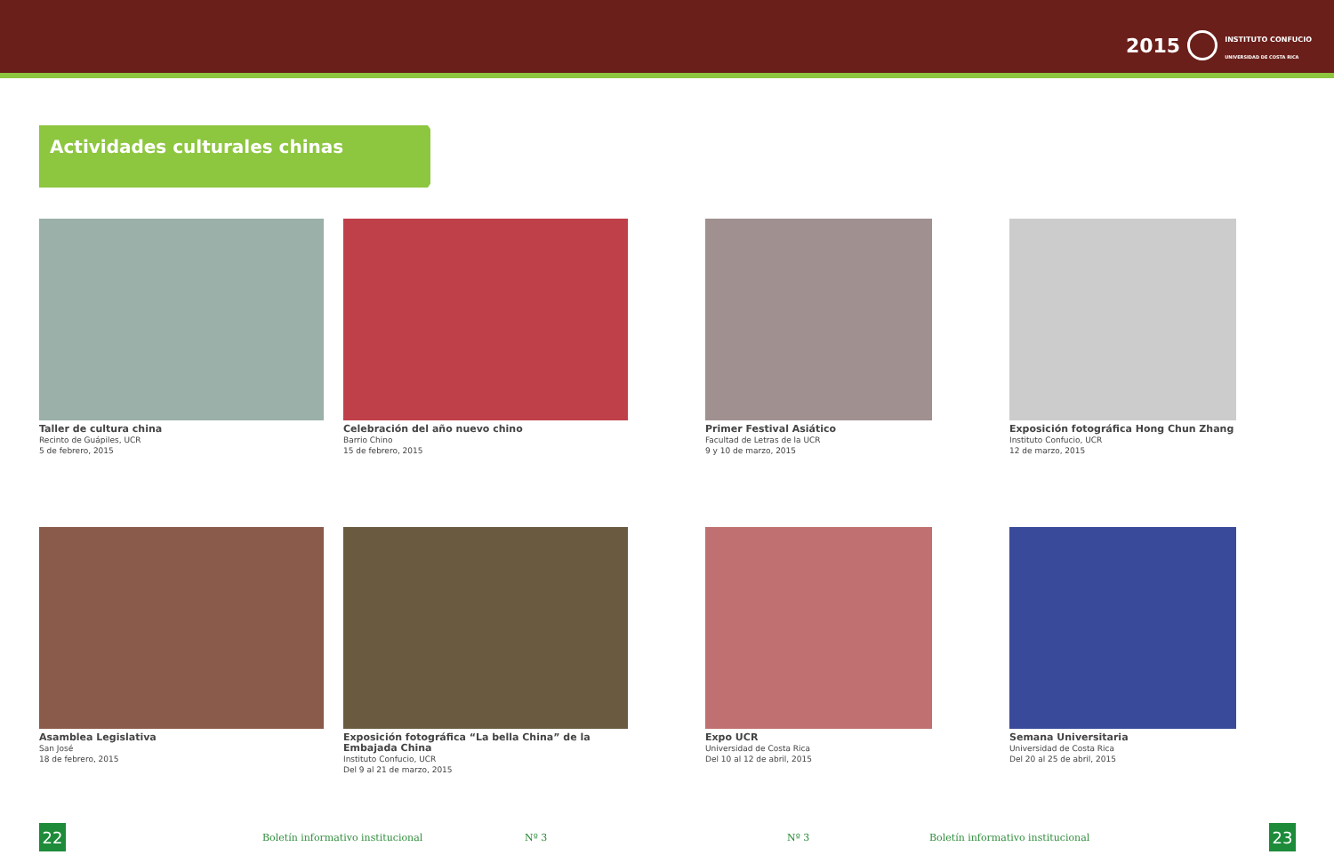2015
INSTITUTO CONFUCIO
UNIVERSIDAD DE COSTA RICA
Actividades culturales chinas
Taller de cultura china
Recinto de Guápiles, UCR
5 de febrero, 2015
Celebración del año nuevo chino
Barrio Chino
15 de febrero, 2015
Primer Festival Asiático
Facultad de Letras de la UCR
9 y 10 de marzo, 2015
Exposición fotográfica Hong Chun Zhang
Instituto Confucio, UCR
12 de marzo, 2015
Asamblea Legislativa
San José
18 de febrero, 2015
Exposición fotográfica “La bella China” de la Embajada China
Instituto Confucio, UCR
Del 9 al 21 de marzo, 2015
Expo UCR
Universidad de Costa Rica
Del 10 al 12 de abril, 2015
Semana Universitaria
Universidad de Costa Rica
Del 20 al 25 de abril, 2015
22 23
Boletín informativo institucional Nº 3 Nº 3 Boletín informativo institucional